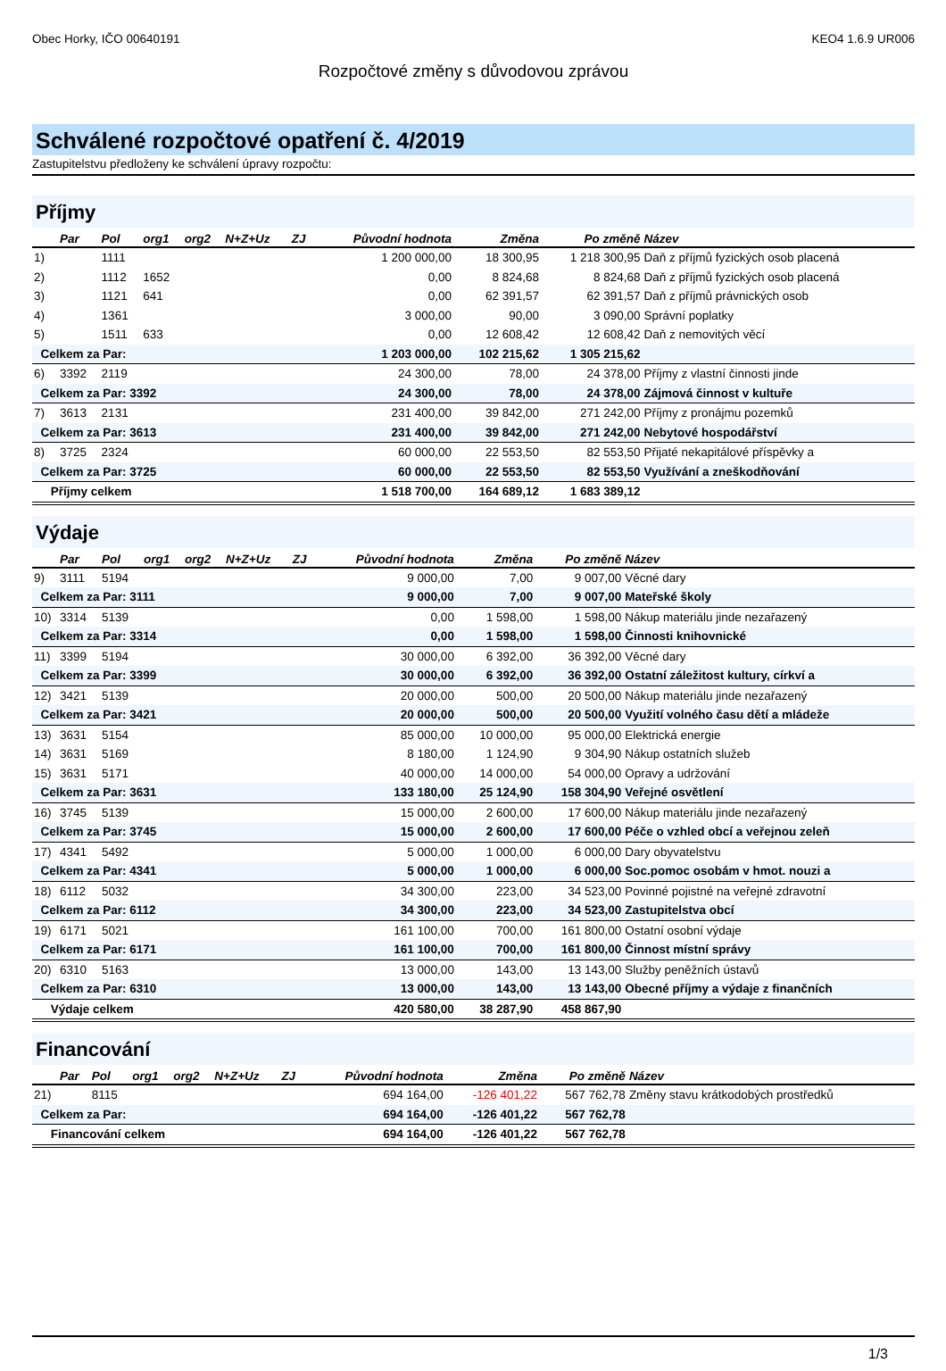Obec Horky, IČO 00640191 KEO4 1.6.9 UR006
Rozpočtové změny s důvodovou zprávou
Schválené rozpočtové opatření č. 4/2019
Zastupitelstvu předloženy ke schválení úpravy rozpočtu:
Příjmy
| | Par | Pol | org1 | org2 | N+Z+Uz | ZJ | Původní hodnota | Změna | Po změně | Název |
| --- | --- | --- | --- | --- | --- | --- | --- | --- | --- | --- |
| 1) | | 1111 | | | | | 1 200 000,00 | 18 300,95 | 1 218 300,95 | Daň z příjmů fyzických osob placená |
| 2) | | 1112 | 1652 | | | | 0,00 | 8 824,68 | 8 824,68 | Daň z příjmů fyzických osob placená |
| 3) | | 1121 | 641 | | | | 0,00 | 62 391,57 | 62 391,57 | Daň z příjmů právnických osob |
| 4) | | 1361 | | | | | 3 000,00 | 90,00 | 3 090,00 | Správní poplatky |
| 5) | | 1511 | 633 | | | | 0,00 | 12 608,42 | 12 608,42 | Daň z nemovitých věcí |
| Celkem za Par: | | | | | | | 1 203 000,00 | 102 215,62 | 1 305 215,62 | |
| 6) | 3392 | 2119 | | | | | 24 300,00 | 78,00 | 24 378,00 | Příjmy z vlastní činnosti jinde |
| Celkem za Par: 3392 | | | | | | | 24 300,00 | 78,00 | 24 378,00 | Zájmová činnost v kultuře |
| 7) | 3613 | 2131 | | | | | 231 400,00 | 39 842,00 | 271 242,00 | Příjmy z pronájmu pozemků |
| Celkem za Par: 3613 | | | | | | | 231 400,00 | 39 842,00 | 271 242,00 | Nebytové hospodářství |
| 8) | 3725 | 2324 | | | | | 60 000,00 | 22 553,50 | 82 553,50 | Přijaté nekapitálové příspěvky a |
| Celkem za Par: 3725 | | | | | | | 60 000,00 | 22 553,50 | 82 553,50 | Využívání a zneškodňování |
| Příjmy celkem | | | | | | | 1 518 700,00 | 164 689,12 | 1 683 389,12 | |
Výdaje
| | Par | Pol | org1 | org2 | N+Z+Uz | ZJ | Původní hodnota | Změna | Po změně | Název |
| --- | --- | --- | --- | --- | --- | --- | --- | --- | --- | --- |
| 9) | 3111 | 5194 | | | | | 9 000,00 | 7,00 | 9 007,00 | Věcné dary |
| Celkem za Par: 3111 | | | | | | | 9 000,00 | 7,00 | 9 007,00 | Mateřské školy |
| 10) | 3314 | 5139 | | | | | 0,00 | 1 598,00 | 1 598,00 | Nákup materiálu jinde nezařazený |
| Celkem za Par: 3314 | | | | | | | 0,00 | 1 598,00 | 1 598,00 | Činnosti knihovnické |
| 11) | 3399 | 5194 | | | | | 30 000,00 | 6 392,00 | 36 392,00 | Věcné dary |
| Celkem za Par: 3399 | | | | | | | 30 000,00 | 6 392,00 | 36 392,00 | Ostatní záležitost kultury, církví a |
| 12) | 3421 | 5139 | | | | | 20 000,00 | 500,00 | 20 500,00 | Nákup materiálu jinde nezařazený |
| Celkem za Par: 3421 | | | | | | | 20 000,00 | 500,00 | 20 500,00 | Využití volného času dětí a mládeže |
| 13) | 3631 | 5154 | | | | | 85 000,00 | 10 000,00 | 95 000,00 | Elektrická energie |
| 14) | 3631 | 5169 | | | | | 8 180,00 | 1 124,90 | 9 304,90 | Nákup ostatních služeb |
| 15) | 3631 | 5171 | | | | | 40 000,00 | 14 000,00 | 54 000,00 | Opravy a udržování |
| Celkem za Par: 3631 | | | | | | | 133 180,00 | 25 124,90 | 158 304,90 | Veřejné osvětlení |
| 16) | 3745 | 5139 | | | | | 15 000,00 | 2 600,00 | 17 600,00 | Nákup materiálu jinde nezařazený |
| Celkem za Par: 3745 | | | | | | | 15 000,00 | 2 600,00 | 17 600,00 | Péče o vzhled obcí a veřejnou zeleň |
| 17) | 4341 | 5492 | | | | | 5 000,00 | 1 000,00 | 6 000,00 | Dary obyvatelstvu |
| Celkem za Par: 4341 | | | | | | | 5 000,00 | 1 000,00 | 6 000,00 | Soc.pomoc osobám v hmot. nouzi a |
| 18) | 6112 | 5032 | | | | | 34 300,00 | 223,00 | 34 523,00 | Povinné pojistné na veřejné zdravotní |
| Celkem za Par: 6112 | | | | | | | 34 300,00 | 223,00 | 34 523,00 | Zastupitelstva obcí |
| 19) | 6171 | 5021 | | | | | 161 100,00 | 700,00 | 161 800,00 | Ostatní osobní výdaje |
| Celkem za Par: 6171 | | | | | | | 161 100,00 | 700,00 | 161 800,00 | Činnost místní správy |
| 20) | 6310 | 5163 | | | | | 13 000,00 | 143,00 | 13 143,00 | Služby peněžních ústavů |
| Celkem za Par: 6310 | | | | | | | 13 000,00 | 143,00 | 13 143,00 | Obecné příjmy a výdaje z finančních |
| Výdaje celkem | | | | | | | 420 580,00 | 38 287,90 | 458 867,90 | |
Financování
| | Par | Pol | org1 | org2 | N+Z+Uz | ZJ | Původní hodnota | Změna | Po změně | Název |
| --- | --- | --- | --- | --- | --- | --- | --- | --- | --- | --- |
| 21) | | 8115 | | | | | 694 164,00 | -126 401,22 | 567 762,78 | Změny stavu krátkodobých prostředků |
| Celkem za Par: | | | | | | | 694 164,00 | -126 401,22 | 567 762,78 | |
| Financování celkem | | | | | | | 694 164,00 | -126 401,22 | 567 762,78 | |
1/3